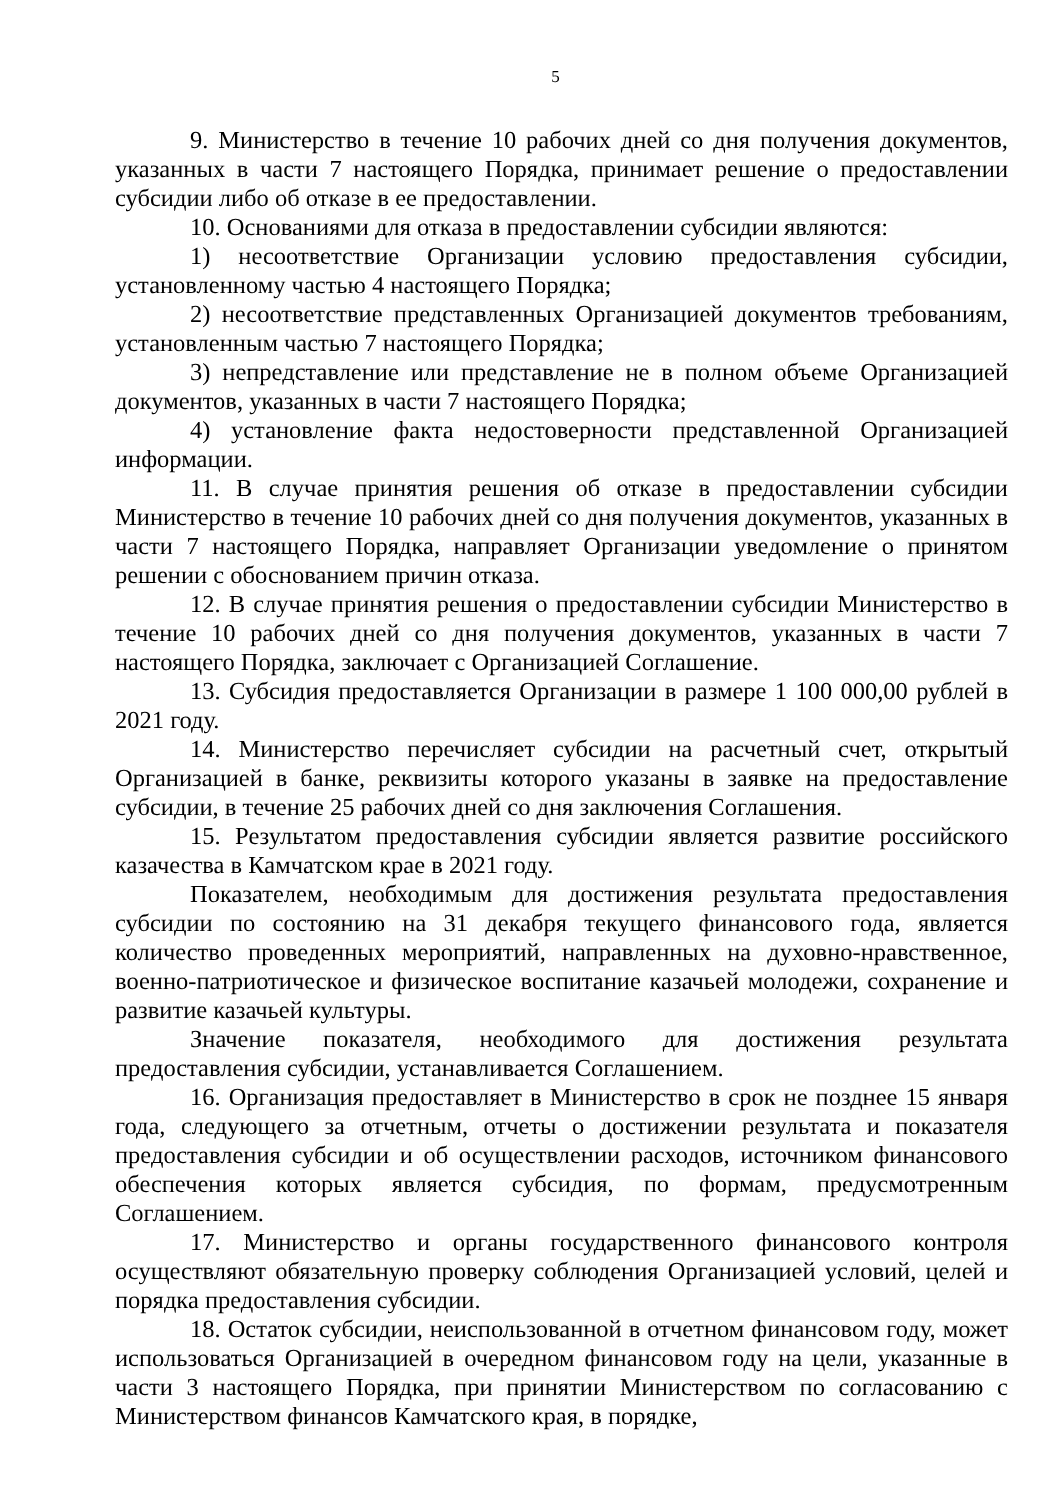5
9. Министерство в течение 10 рабочих дней со дня получения документов, указанных в части 7 настоящего Порядка, принимает решение о предоставлении субсидии либо об отказе в ее предоставлении.
10. Основаниями для отказа в предоставлении субсидии являются:
1) несоответствие Организации условию предоставления субсидии, установленному частью 4 настоящего Порядка;
2) несоответствие представленных Организацией документов требованиям, установленным частью 7 настоящего Порядка;
3) непредставление или представление не в полном объеме Организацией документов, указанных в части 7 настоящего Порядка;
4) установление факта недостоверности представленной Организацией информации.
11. В случае принятия решения об отказе в предоставлении субсидии Министерство в течение 10 рабочих дней со дня получения документов, указанных в части 7 настоящего Порядка, направляет Организации уведомление о принятом решении с обоснованием причин отказа.
12. В случае принятия решения о предоставлении субсидии Министерство в течение 10 рабочих дней со дня получения документов, указанных в части 7 настоящего Порядка, заключает с Организацией Соглашение.
13. Субсидия предоставляется Организации в размере 1 100 000,00 рублей в 2021 году.
14. Министерство перечисляет субсидии на расчетный счет, открытый Организацией в банке, реквизиты которого указаны в заявке на предоставление субсидии, в течение 25 рабочих дней со дня заключения Соглашения.
15. Результатом предоставления субсидии является развитие российского казачества в Камчатском крае в 2021 году.
Показателем, необходимым для достижения результата предоставления субсидии по состоянию на 31 декабря текущего финансового года, является количество проведенных мероприятий, направленных на духовно-нравственное, военно-патриотическое и физическое воспитание казачьей молодежи, сохранение и развитие казачьей культуры.
Значение показателя, необходимого для достижения результата предоставления субсидии, устанавливается Соглашением.
16. Организация предоставляет в Министерство в срок не позднее 15 января года, следующего за отчетным, отчеты о достижении результата и показателя предоставления субсидии и об осуществлении расходов, источником финансового обеспечения которых является субсидия, по формам, предусмотренным Соглашением.
17. Министерство и органы государственного финансового контроля осуществляют обязательную проверку соблюдения Организацией условий, целей и порядка предоставления субсидии.
18. Остаток субсидии, неиспользованной в отчетном финансовом году, может использоваться Организацией в очередном финансовом году на цели, указанные в части 3 настоящего Порядка, при принятии Министерством по согласованию с Министерством финансов Камчатского края, в порядке,